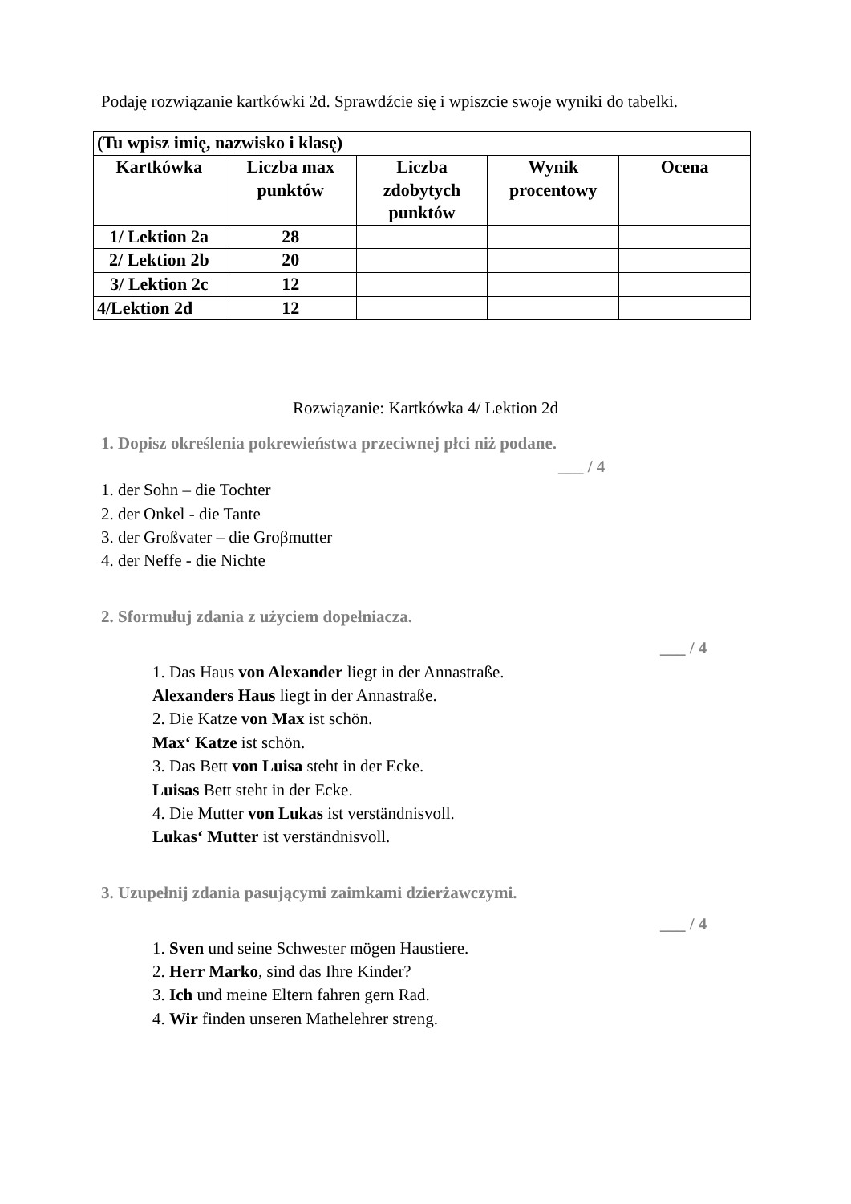Podaję rozwiązanie kartkówki 2d. Sprawdźcie się i wpiszcie swoje wyniki do tabelki.
| (Tu wpisz imię, nazwisko i klasę) | | | | |
| Kartkówka | Liczba max punktów | Liczba zdobytych punktów | Wynik procentowy | Ocena |
| 1/ Lektion 2a | 28 | | | |
| 2/ Lektion 2b | 20 | | | |
| 3/ Lektion 2c | 12 | | | |
| 4/Lektion 2d | 12 | | | |
Rozwiązanie: Kartkówka 4/ Lektion 2d
1. Dopisz określenia pokrewieństwa przeciwnej płci niż podane.
___ / 4
1. der Sohn – die Tochter
2. der Onkel - die Tante
3. der Großvater – die Groβmutter
4. der Neffe - die Nichte
2. Sformułuj zdania z użyciem dopełniacza.
___ / 4
1. Das Haus von Alexander liegt in der Annastraße.
Alexanders Haus liegt in der Annastraße.
2. Die Katze von Max ist schön.
Max‘ Katze ist schön.
3. Das Bett von Luisa steht in der Ecke.
Luisas Bett steht in der Ecke.
4. Die Mutter von Lukas ist verständnisvoll.
Lukas‘ Mutter ist verständnisvoll.
3. Uzupełnij zdania pasującymi zaimkami dzierżawczymi.
___ / 4
1. Sven und seine Schwester mögen Haustiere.
2. Herr Marko, sind das Ihre Kinder?
3. Ich und meine Eltern fahren gern Rad.
4. Wir finden unseren Mathelehrer streng.